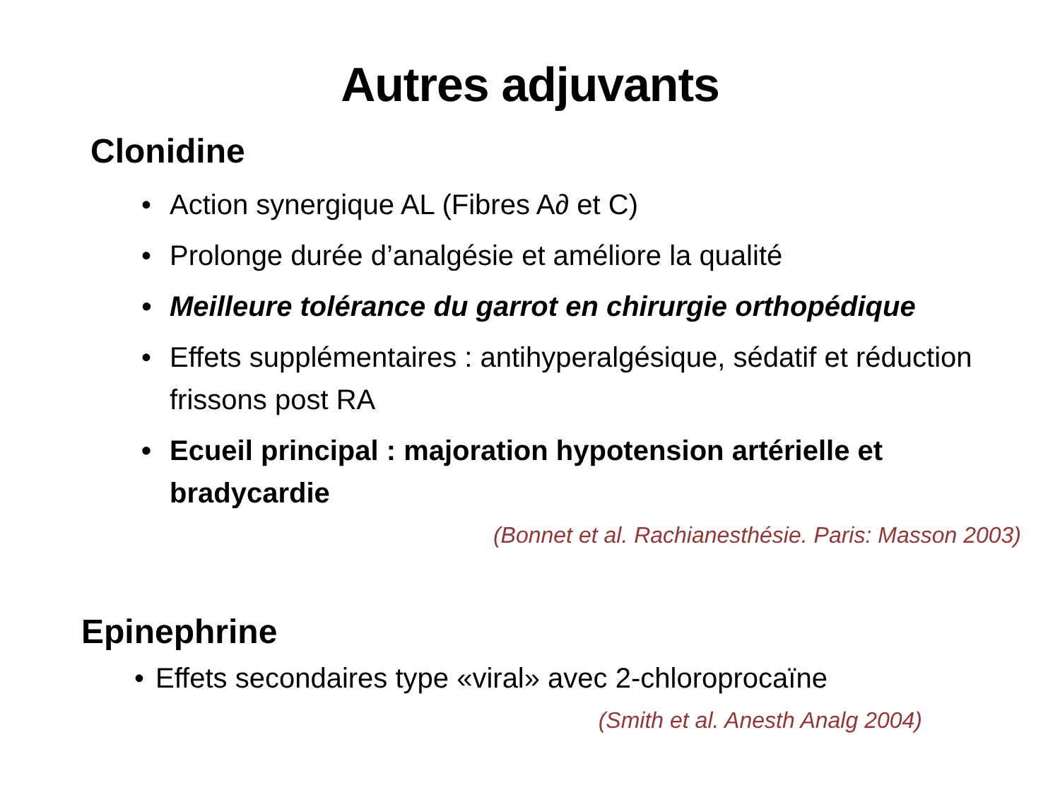Autres adjuvants
Clonidine
• Action synergique AL (Fibres A∂ et C)
• Prolonge durée d’analgésie et améliore la qualité
• Meilleure tolérance du garrot en chirurgie orthopédique
• Effets supplémentaires : antihyperalgésique, sédatif et réduction frissons post RA
• Ecueil principal : majoration hypotension artérielle et bradycardie
(Bonnet et al. Rachianesthésie. Paris: Masson 2003)
Epinephrine
• Effets secondaires type «viral» avec 2-chloroprocaïne
(Smith et al. Anesth Analg 2004)